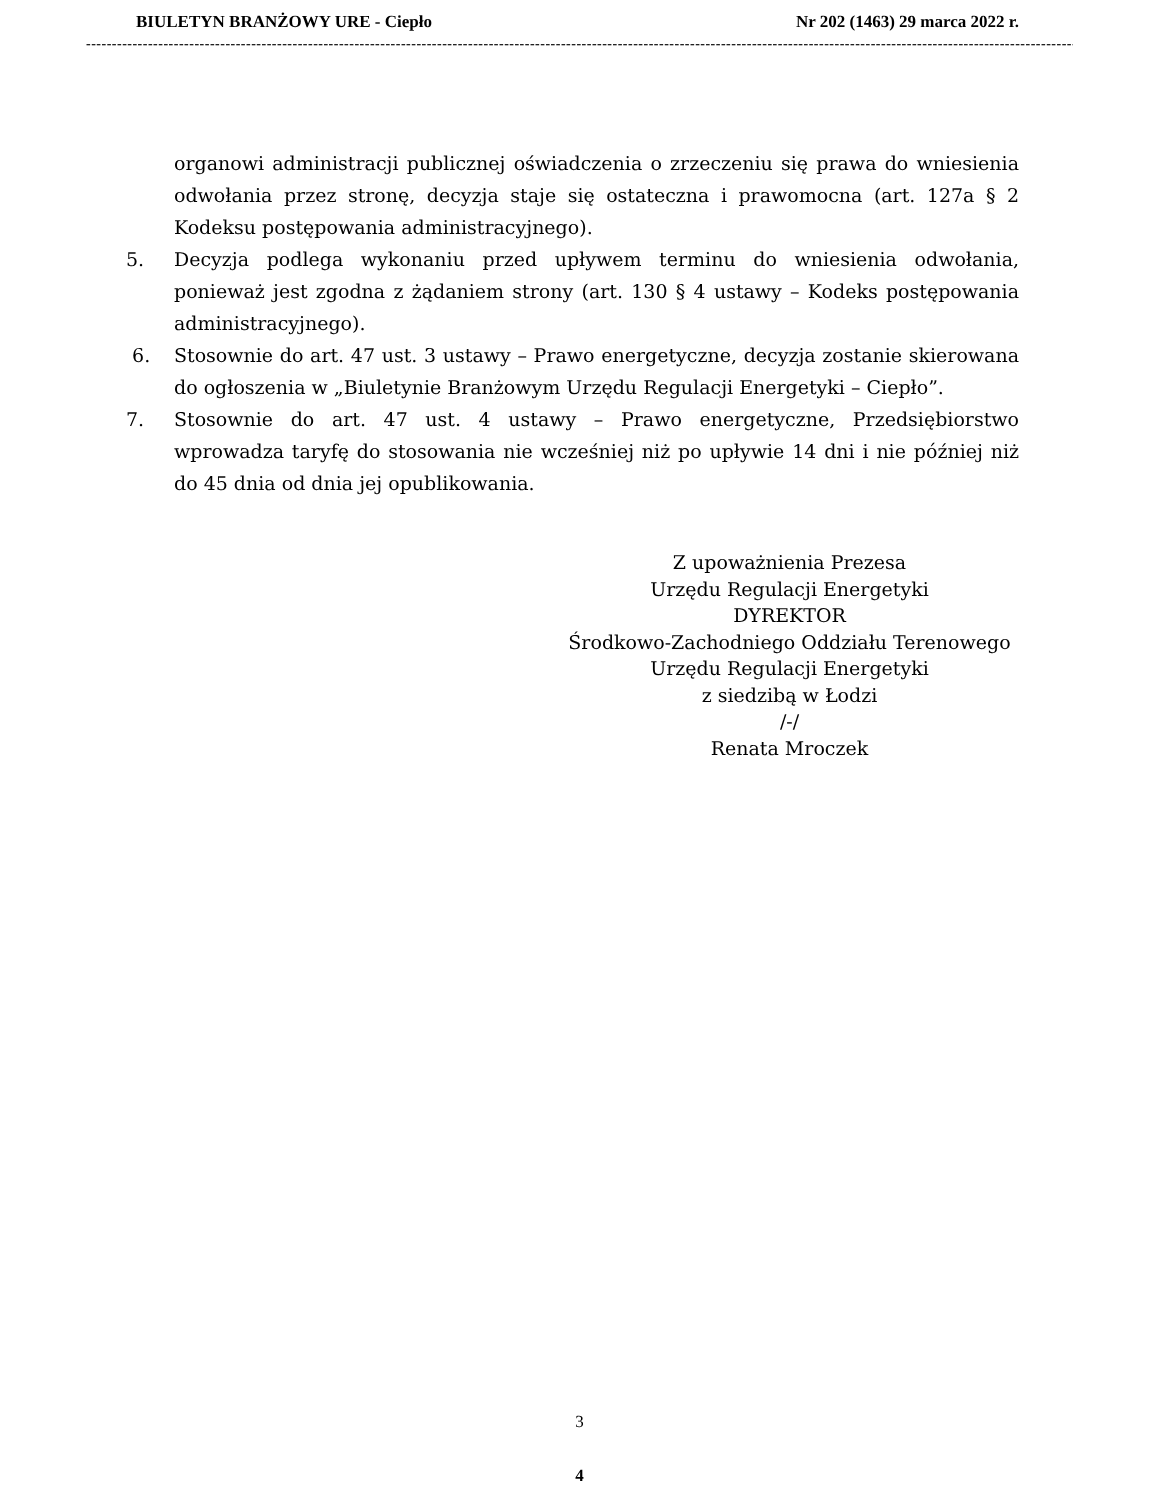BIULETYN BRANŻOWY URE - Ciepło Nr 202 (1463) 29 marca 2022 r.
------------------------------------------------------------------------------------------------------------------------------------------------------------------------------------------------------
organowi administracji publicznej oświadczenia o zrzeczeniu się prawa do wniesienia odwołania przez stronę, decyzja staje się ostateczna i prawomocna (art. 127a § 2 Kodeksu postępowania administracyjnego).
5. Decyzja podlega wykonaniu przed upływem terminu do wniesienia odwołania, ponieważ jest zgodna z żądaniem strony (art. 130 § 4 ustawy – Kodeks postępowania administracyjnego).
6. Stosownie do art. 47 ust. 3 ustawy – Prawo energetyczne, decyzja zostanie skierowana do ogłoszenia w „Biuletynie Branżowym Urzędu Regulacji Energetyki – Ciepło”.
7. Stosownie do art. 47 ust. 4 ustawy – Prawo energetyczne, Przedsiębiorstwo wprowadza taryfę do stosowania nie wcześniej niż po upływie 14 dni i nie później niż do 45 dnia od dnia jej opublikowania.
Z upoważnienia Prezesa
Urzędu Regulacji Energetyki
DYREKTOR
Środkowo-Zachodniego Oddziału Terenowego
Urzędu Regulacji Energetyki
z siedzibą w Łodzi
/-/
Renata Mroczek
3
4